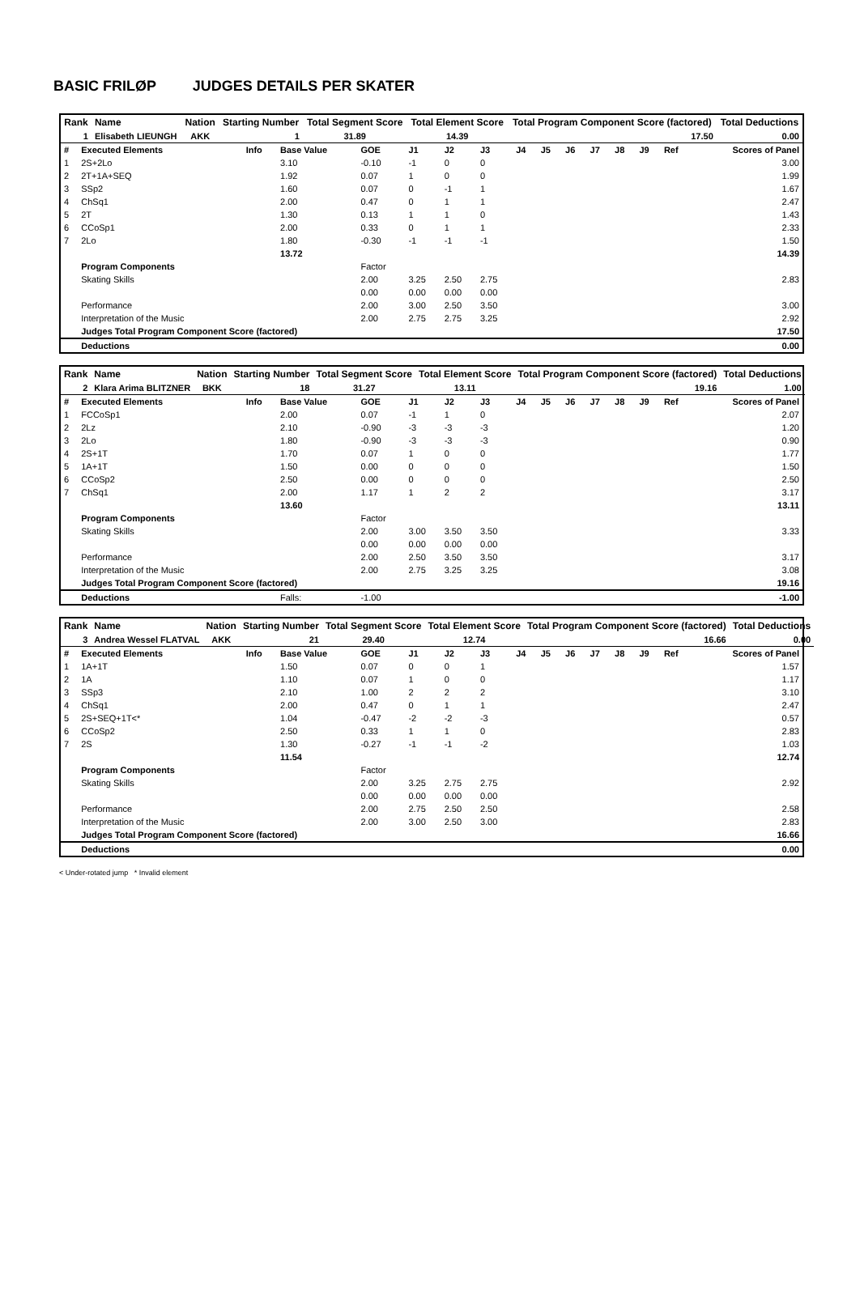BASIC FRILØP JUDGES DETAILS PER SKATER
| Rank | Name | Nation | Starting Number | Total Segment Score | Total Element Score | Total Program Component Score (factored) | Total Deductions |
| --- | --- | --- | --- | --- | --- | --- | --- |
| 1 | Elisabeth LIEUNGH | AKK | 1 | 31.89 | 14.39 | 17.50 | 0.00 |
| # | Executed Elements | Info | Base Value | GOE | J1 | J2 | J3 | J4 | J5 | J6 | J7 | J8 | J9 | Ref | Scores of Panel |
| 1 | 2S+2Lo | | 3.10 | -0.10 | -1 | 0 | 0 | | | | | | | | 3.00 |
| 2 | 2T+1A+SEQ | | 1.92 | 0.07 | 1 | 0 | 0 | | | | | | | | 1.99 |
| 3 | SSp2 | | 1.60 | 0.07 | 0 | -1 | 1 | | | | | | | | 1.67 |
| 4 | ChSq1 | | 2.00 | 0.47 | 0 | 1 | 1 | | | | | | | | 2.47 |
| 5 | 2T | | 1.30 | 0.13 | 1 | 1 | 0 | | | | | | | | 1.43 |
| 6 | CCoSp1 | | 2.00 | 0.33 | 0 | 1 | 1 | | | | | | | | 2.33 |
| 7 | 2Lo | | 1.80 | -0.30 | -1 | -1 | -1 | | | | | | | | 1.50 |
| | | | 13.72 | | | | | | | | | | | | 14.39 |
| | Program Components | | | Factor | | | | | | | | | | | |
| | Skating Skills | | | 2.00 | 3.25 | 2.50 | 2.75 | | | | | | | | 2.83 |
| | | | | 0.00 | 0.00 | 0.00 | 0.00 | | | | | | | | |
| | Performance | | | 2.00 | 3.00 | 2.50 | 3.50 | | | | | | | | 3.00 |
| | Interpretation of the Music | | | 2.00 | 2.75 | 2.75 | 3.25 | | | | | | | | 2.92 |
| | Judges Total Program Component Score (factored) | | | | | | | | | | | | | | 17.50 |
| | Deductions | | | | | | | | | | | | | | 0.00 |
| Rank | Name | Nation | Starting Number | Total Segment Score | Total Element Score | Total Program Component Score (factored) | Total Deductions |
| --- | --- | --- | --- | --- | --- | --- | --- |
| 2 | Klara Arima BLITZNER | BKK | 18 | 31.27 | 13.11 | 19.16 | 1.00 |
| # | Executed Elements | Info | Base Value | GOE | J1 | J2 | J3 | J4 | J5 | J6 | J7 | J8 | J9 | Ref | Scores of Panel |
| 1 | FCCoSp1 | | 2.00 | 0.07 | -1 | 1 | 0 | | | | | | | | 2.07 |
| 2 | 2Lz | | 2.10 | -0.90 | -3 | -3 | -3 | | | | | | | | 1.20 |
| 3 | 2Lo | | 1.80 | -0.90 | -3 | -3 | -3 | | | | | | | | 0.90 |
| 4 | 2S+1T | | 1.70 | 0.07 | 1 | 0 | 0 | | | | | | | | 1.77 |
| 5 | 1A+1T | | 1.50 | 0.00 | 0 | 0 | 0 | | | | | | | | 1.50 |
| 6 | CCoSp2 | | 2.50 | 0.00 | 0 | 0 | 0 | | | | | | | | 2.50 |
| 7 | ChSq1 | | 2.00 | 1.17 | 1 | 2 | 2 | | | | | | | | 3.17 |
| | | | 13.60 | | | | | | | | | | | | 13.11 |
| | Program Components | | | Factor | | | | | | | | | | | |
| | Skating Skills | | | 2.00 | 3.00 | 3.50 | 3.50 | | | | | | | | 3.33 |
| | | | | 0.00 | 0.00 | 0.00 | 0.00 | | | | | | | | |
| | Performance | | | 2.00 | 2.50 | 3.50 | 3.50 | | | | | | | | 3.17 |
| | Interpretation of the Music | | | 2.00 | 2.75 | 3.25 | 3.25 | | | | | | | | 3.08 |
| | Judges Total Program Component Score (factored) | | | | | | | | | | | | | | 19.16 |
| | Deductions | | Falls: | -1.00 | | | | | | | | | | | -1.00 |
| Rank | Name | Nation | Starting Number | Total Segment Score | Total Element Score | Total Program Component Score (factored) | Total Deductions |
| --- | --- | --- | --- | --- | --- | --- | --- |
| 3 | Andrea Wessel FLATVAL | AKK | 21 | 29.40 | 12.74 | 16.66 | 0.00 |
| # | Executed Elements | Info | Base Value | GOE | J1 | J2 | J3 | J4 | J5 | J6 | J7 | J8 | J9 | Ref | Scores of Panel |
| 1 | 1A+1T | | 1.50 | 0.07 | 0 | 0 | 1 | | | | | | | | 1.57 |
| 2 | 1A | | 1.10 | 0.07 | 1 | 0 | 0 | | | | | | | | 1.17 |
| 3 | SSp3 | | 2.10 | 1.00 | 2 | 2 | 2 | | | | | | | | 3.10 |
| 4 | ChSq1 | | 2.00 | 0.47 | 0 | 1 | 1 | | | | | | | | 2.47 |
| 5 | 2S+SEQ+1T<* | | 1.04 | -0.47 | -2 | -2 | -3 | | | | | | | | 0.57 |
| 6 | CCoSp2 | | 2.50 | 0.33 | 1 | 1 | 0 | | | | | | | | 2.83 |
| 7 | 2S | | 1.30 | -0.27 | -1 | -1 | -2 | | | | | | | | 1.03 |
| | | | 11.54 | | | | | | | | | | | | 12.74 |
| | Program Components | | | Factor | | | | | | | | | | | |
| | Skating Skills | | | 2.00 | 3.25 | 2.75 | 2.75 | | | | | | | | 2.92 |
| | | | | 0.00 | 0.00 | 0.00 | 0.00 | | | | | | | | |
| | Performance | | | 2.00 | 2.75 | 2.50 | 2.50 | | | | | | | | 2.58 |
| | Interpretation of the Music | | | 2.00 | 3.00 | 2.50 | 3.00 | | | | | | | | 2.83 |
| | Judges Total Program Component Score (factored) | | | | | | | | | | | | | | 16.66 |
| | Deductions | | | | | | | | | | | | | | 0.00 |
< Under-rotated jump * Invalid element